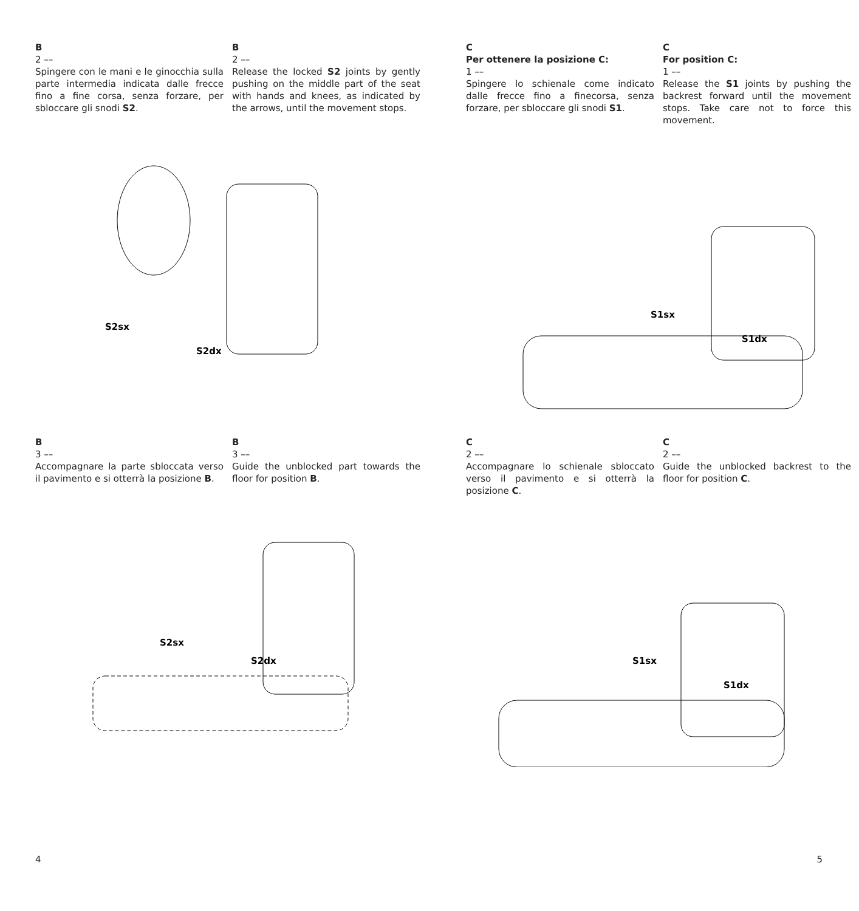B
2 ––
Spingere con le mani e le ginocchia sulla parte intermedia indicata dalle frecce fino a fine corsa, senza forzare, per sbloccare gli snodi S2.
B
2 ––
Release the locked S2 joints by gently pushing on the middle part of the seat with hands and knees, as indicated by the arrows, until the movement stops.
S2sx
S2dx
B
3 ––
Accompagnare la parte sbloccata verso il pavimento e si otterrà la posizione B.
B
3 ––
Guide the unblocked part towards the floor for position B.
S2sx
S2dx
4
C
Per ottenere la posizione C:
1 ––
Spingere lo schienale come indicato dalle frecce fino a finecorsa, senza forzare, per sbloccare gli snodi S1.
C
For position C:
1 ––
Release the S1 joints by pushing the backrest forward until the movement stops. Take care not to force this movement.
S1sx
S1dx
C
2 ––
Accompagnare lo schienale sbloccato verso il pavimento e si otterrà la posizione C.
C
2 ––
Guide the unblocked backrest to the floor for position C.
S1sx
S1dx
5